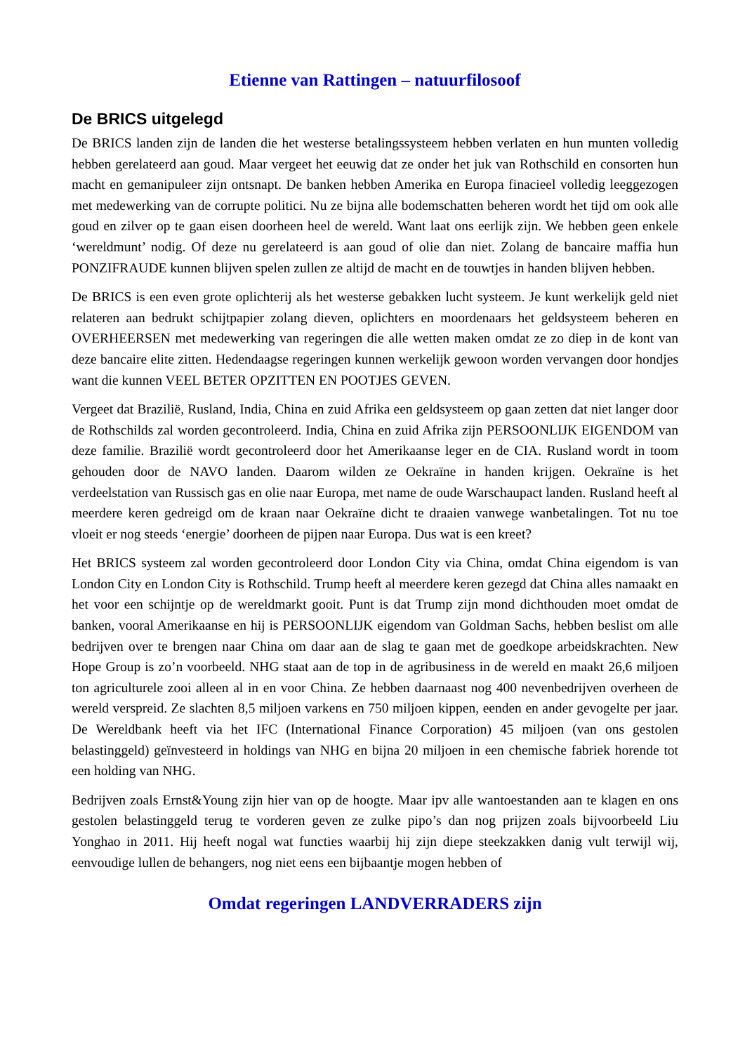Etienne van Rattingen – natuurfilosoof
De BRICS uitgelegd
De BRICS landen zijn de landen die het westerse betalingssysteem hebben verlaten en hun munten volledig hebben gerelateerd aan goud. Maar vergeet het eeuwig dat ze onder het juk van Rothschild en consorten hun macht en gemanipuleer zijn ontsnapt. De banken hebben Amerika en Europa fina­cieel volledig leeggezogen met medewerking van de corrupte politici. Nu ze bijna alle bodemschat­ten beheren wordt het tijd om ook alle goud en zilver op te gaan eisen doorheen heel de wereld. Want laat ons eerlijk zijn. We hebben geen enkele ‘wereldmunt’ nodig. Of deze nu gerelateerd is aan goud of olie dan niet. Zolang de bancaire maffia hun PONZIFRAUDE kunnen blijven spelen zullen ze altijd de macht en de touwtjes in handen blijven hebben.
De BRICS is een even grote oplichterij als het westerse gebakken lucht systeem. Je kunt werkelijk geld niet relateren aan bedrukt schijtpapier zolang dieven, oplichters en moordenaars het geldsys­teem beheren en OVERHEERSEN met medewerking van regeringen die alle wetten maken omdat ze zo diep in de kont van deze bancaire elite zitten. Hedendaagse regeringen kunnen werkelijk ge­woon worden vervangen door hondjes want die kunnen VEEL BETER OPZITTEN EN POOTJES GEVEN.
Vergeet dat Brazilië, Rusland, India, China en zuid Afrika een geldsysteem op gaan zetten dat niet langer door de Rothschilds zal worden gecontroleerd. India, China en zuid Afrika zijn PERSOON­LIJK EIGENDOM van deze familie. Brazilië wordt gecontroleerd door het Amerikaanse leger en de CIA. Rusland wordt in toom gehouden door de NAVO landen. Daarom wilden ze Oekraïne in han­den krijgen. Oekraïne is het verdeelstation van Russisch gas en olie naar Europa, met name de oude Warschaupact landen. Rusland heeft al meerdere keren gedreigd om de kraan naar Oekraïne dicht te draaien vanwege wanbetalingen. Tot nu toe vloeit er nog steeds ‘energie’ doorheen de pijpen naar Europa. Dus wat is een kreet?
Het BRICS systeem zal worden gecontroleerd door London City via China, omdat China eigendom is van London City en London City is Rothschild. Trump heeft al meerdere keren gezegd dat China alles namaakt en het voor een schijntje op de wereldmarkt gooit. Punt is dat Trump zijn mond dicht­houden moet omdat de banken, vooral Amerikaanse en hij is PERSOONLIJK eigendom van Gold­man Sachs, hebben beslist om alle bedrijven over te brengen naar China om daar aan de slag te gaan met de goedkope arbeidskrachten. New Hope Group is zo’n voorbeeld. NHG staat aan de top in de agribusiness in de wereld en maakt 26,6 miljoen ton agriculturele zooi alleen al in en voor China. Ze hebben daarnaast nog 400 nevenbedrijven overheen de wereld verspreid. Ze slachten 8,5 miljoen varkens en 750 miljoen kippen, eenden en ander gevogelte per jaar. De Wereldbank heeft via het IFC (International Finance Corporation) 45 miljoen (van ons gestolen belastinggeld) geïnvesteerd in holdings van NHG en bijna 20 miljoen in een chemische fabriek horende tot een holding van NHG.
Bedrijven zoals Ernst&Young zijn hier van op de hoogte. Maar ipv alle wantoestanden aan te kla­gen en ons gestolen belastinggeld terug te vorderen geven ze zulke pipo’s dan nog prijzen zoals bij­voorbeeld Liu Yonghao in 2011. Hij heeft nogal wat functies waarbij hij zijn diepe steekzakken da­nig vult terwijl wij, eenvoudige lullen de behangers, nog niet eens een bijbaantje mogen hebben of
Omdat regeringen LANDVERRADERS zijn